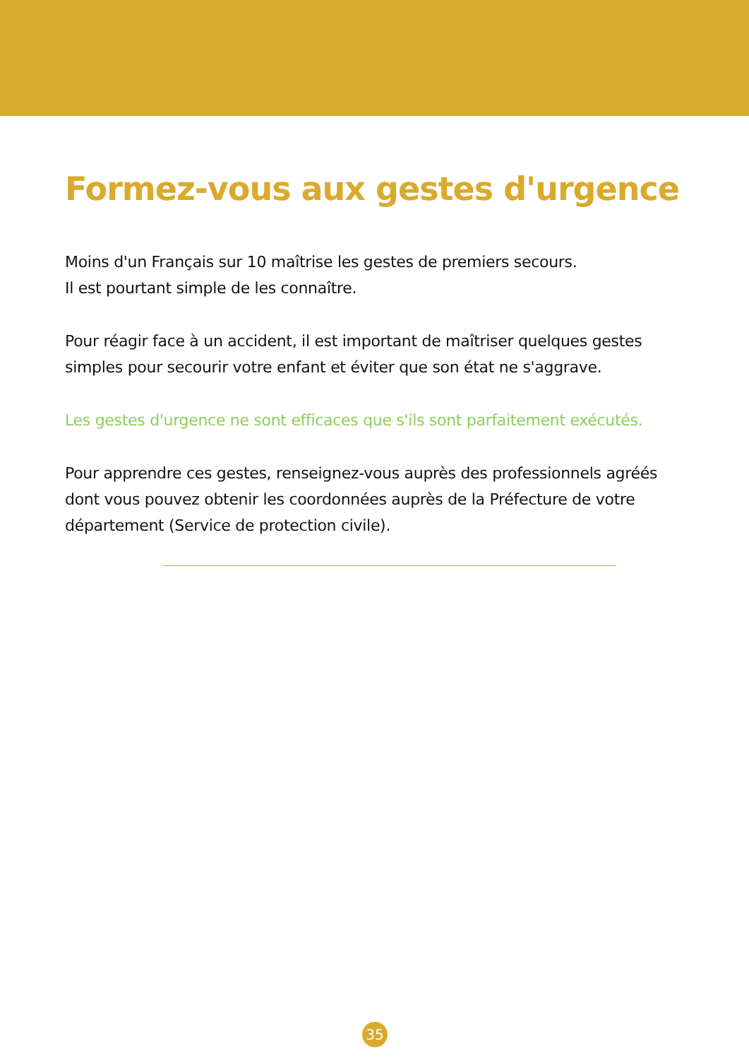Formez-vous aux gestes d'urgence
Moins d'un Français sur 10 maîtrise les gestes de premiers secours.
Il est pourtant simple de les connaître.
Pour réagir face à un accident, il est important de maîtriser quelques gestes simples pour secourir votre enfant et éviter que son état ne s'aggrave.
Les gestes d'urgence ne sont efficaces que s'ils sont parfaitement exécutés.
Pour apprendre ces gestes, renseignez-vous auprès des professionnels agréés dont vous pouvez obtenir les coordonnées auprès de la Préfecture de votre département (Service de protection civile).
35